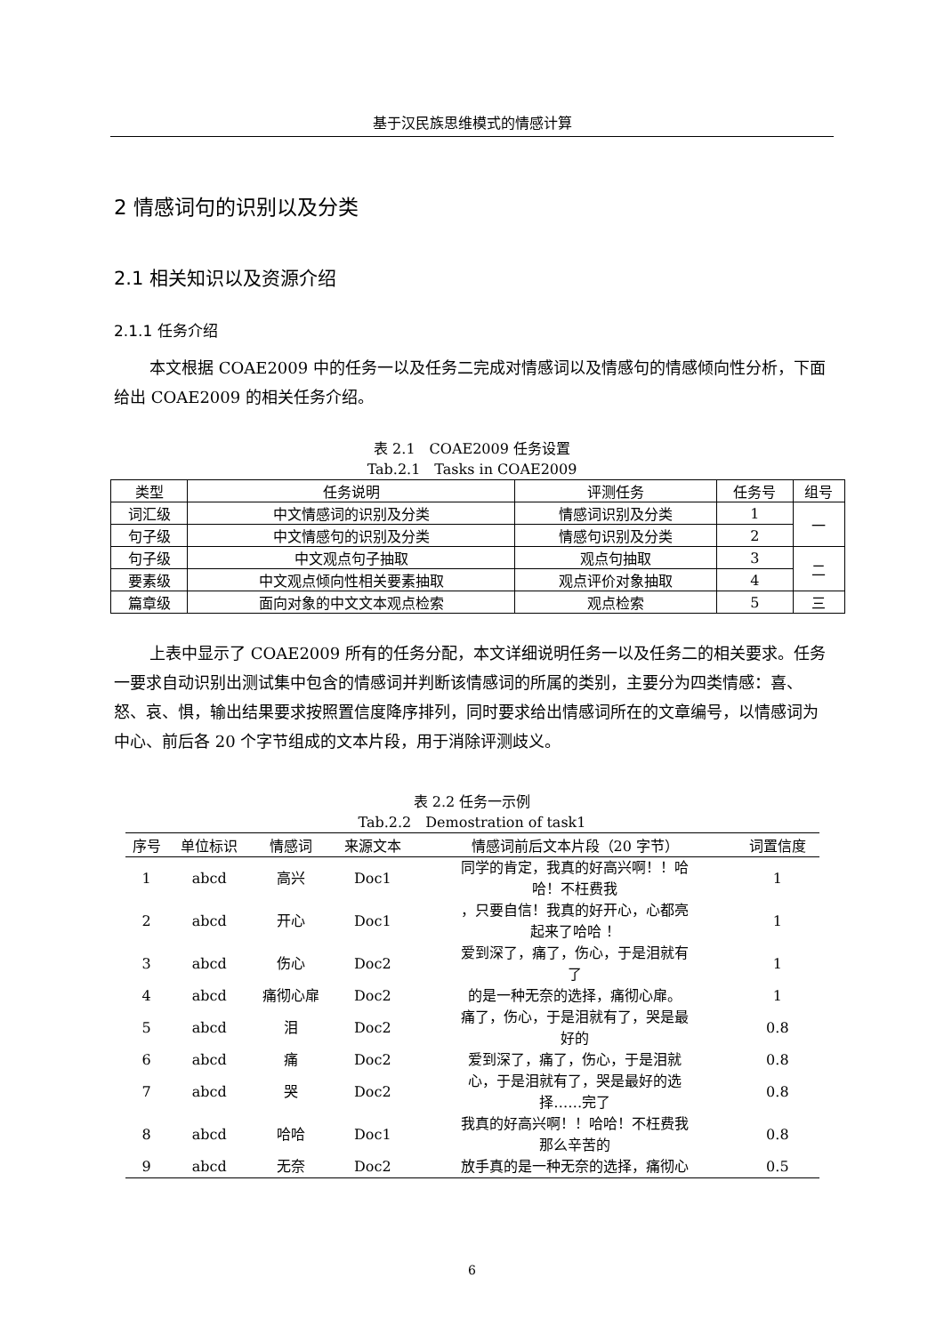基于汉民族思维模式的情感计算
2 情感词句的识别以及分类
2.1 相关知识以及资源介绍
2.1.1 任务介绍
本文根据 COAE2009 中的任务一以及任务二完成对情感词以及情感句的情感倾向性分析，下面给出 COAE2009 的相关任务介绍。
表 2.1　COAE2009 任务设置
Tab.2.1　Tasks in COAE2009
| 类型 | 任务说明 | 评测任务 | 任务号 | 组号 |
| --- | --- | --- | --- | --- |
| 词汇级 | 中文情感词的识别及分类 | 情感词识别及分类 | 1 | 一 |
| 句子级 | 中文情感句的识别及分类 | 情感句识别及分类 | 2 | |
| 句子级 | 中文观点句子抽取 | 观点句抽取 | 3 | 二 |
| 要素级 | 中文观点倾向性相关要素抽取 | 观点评价对象抽取 | 4 | |
| 篇章级 | 面向对象的中文文本观点检索 | 观点检索 | 5 | 三 |
上表中显示了 COAE2009 所有的任务分配，本文详细说明任务一以及任务二的相关要求。任务一要求自动识别出测试集中包含的情感词并判断该情感词的所属的类别，主要分为四类情感：喜、怒、哀、惧，输出结果要求按照置信度降序排列，同时要求给出情感词所在的文章编号，以情感词为中心、前后各 20 个字节组成的文本片段，用于消除评测歧义。
表 2.2 任务一示例
Tab.2.2　Demostration of task1
| 序号 | 单位标识 | 情感词 | 来源文本 | 情感词前后文本片段（20 字节） | 词置信度 |
| --- | --- | --- | --- | --- | --- |
| 1 | abcd | 高兴 | Doc1 | 同学的肯定，我真的好高兴啊！！哈 哈！不枉费我 | 1 |
| 2 | abcd | 开心 | Doc1 | ，只要自信！我真的好开心，心都亮 起来了哈哈 ！ | 1 |
| 3 | abcd | 伤心 | Doc2 | 爱到深了，痛了，伤心，于是泪就有 了 | 1 |
| 4 | abcd | 痛彻心扉 | Doc2 | 的是一种无奈的选择，痛彻心扉。 | 1 |
| 5 | abcd | 泪 | Doc2 | 痛了，伤心，于是泪就有了，哭是最 好的 | 0.8 |
| 6 | abcd | 痛 | Doc2 | 爱到深了，痛了，伤心，于是泪就 | 0.8 |
| 7 | abcd | 哭 | Doc2 | 心，于是泪就有了，哭是最好的选 择……完了 | 0.8 |
| 8 | abcd | 哈哈 | Doc1 | 我真的好高兴啊！！哈哈！不枉费我 那么辛苦的 | 0.8 |
| 9 | abcd | 无奈 | Doc2 | 放手真的是一种无奈的选择，痛彻心 | 0.5 |
6